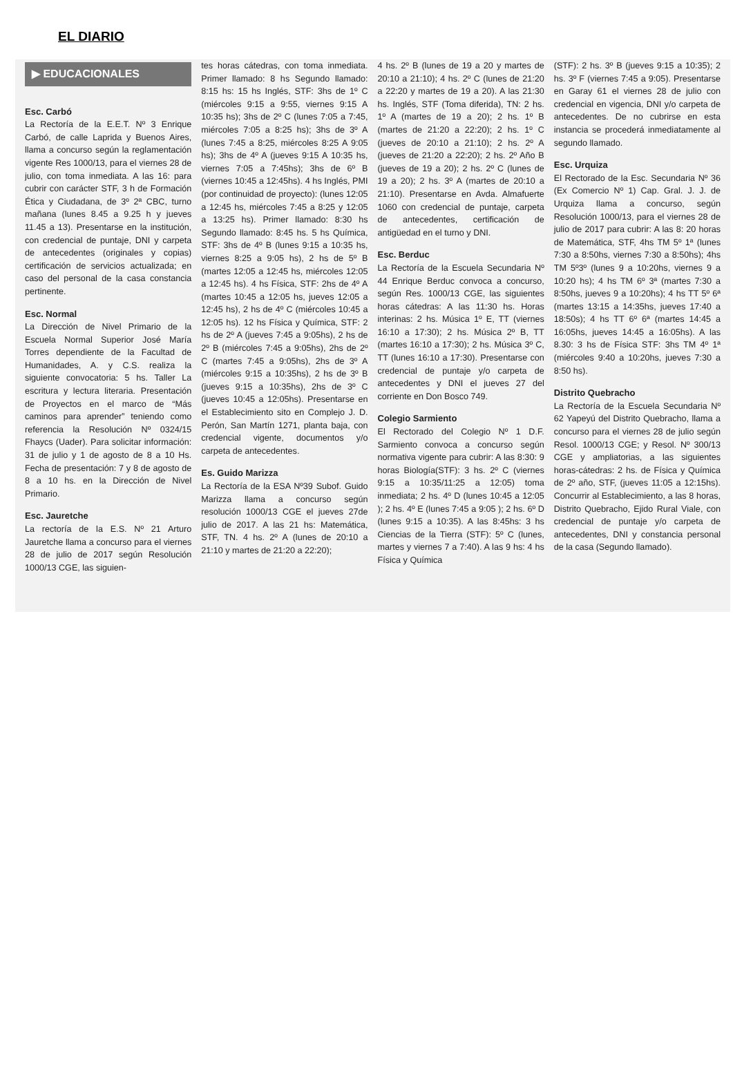EL DIARIO
▶ EDUCACIONALES
Esc. Carbó
La Rectoría de la E.E.T. Nº 3 Enrique Carbó, de calle Laprida y Buenos Aires, llama a concurso según la reglamentación vigente Res 1000/13, para el viernes 28 de julio, con toma inmediata. A las 16: para cubrir con carácter STF, 3 h de Formación Ética y Ciudadana, de 3º 2ª CBC, turno mañana (lunes 8.45 a 9.25 h y jueves 11.45 a 13). Presentarse en la institución, con credencial de puntaje, DNI y carpeta de antecedentes (originales y copias) certificación de servicios actualizada; en caso del personal de la casa constancia pertinente.
Esc. Normal
La Dirección de Nivel Primario de la Escuela Normal Superior José María Torres dependiente de la Facultad de Humanidades, A. y C.S. realiza la siguiente convocatoria: 5 hs. Taller La escritura y lectura literaria. Presentación de Proyectos en el marco de “Más caminos para aprender” teniendo como referencia la Resolución Nº 0324/15 Fhaycs (Uader). Para solicitar información: 31 de julio y 1 de agosto de 8 a 10 Hs. Fecha de presentación: 7 y 8 de agosto de 8 a 10 hs. en la Dirección de Nivel Primario.
Esc. Jauretche
La rectoría de la E.S. Nº 21 Arturo Jauretche llama a concurso para el viernes 28 de julio de 2017 según Resolución 1000/13 CGE, las siguien-
tes horas cátedras, con toma inmediata. Primer llamado: 8 hs Segundo llamado: 8:15 hs: 15 hs Inglés, STF: 3hs de 1º C (miércoles 9:15 a 9:55, viernes 9:15 A 10:35 hs); 3hs de 2º C (lunes 7:05 a 7:45, miércoles 7:05 a 8:25 hs); 3hs de 3º A (lunes 7:45 a 8:25, miércoles 8:25 A 9:05 hs); 3hs de 4º A (jueves 9:15 A 10:35 hs, viernes 7:05 a 7:45hs); 3hs de 6º B (viernes 10:45 a 12:45hs). 4 hs Inglés, PMI (por continuidad de proyecto): (lunes 12:05 a 12:45 hs, miércoles 7:45 a 8:25 y 12:05 a 13:25 hs). Primer llamado: 8:30 hs Segundo llamado: 8:45 hs. 5 hs Química, STF: 3hs de 4º B (lunes 9:15 a 10:35 hs, viernes 8:25 a 9:05 hs), 2 hs de 5º B (martes 12:05 a 12:45 hs, miércoles 12:05 a 12:45 hs). 4 hs Física, STF: 2hs de 4º A (martes 10:45 a 12:05 hs, jueves 12:05 a 12:45 hs), 2 hs de 4º C (miércoles 10:45 a 12:05 hs). 12 hs Física y Química, STF: 2 hs de 2º A (jueves 7:45 a 9:05hs), 2 hs de 2º B (miércoles 7:45 a 9:05hs), 2hs de 2º C (martes 7:45 a 9:05hs), 2hs de 3º A (miércoles 9:15 a 10:35hs), 2 hs de 3º B (jueves 9:15 a 10:35hs), 2hs de 3º C (jueves 10:45 a 12:05hs). Presentarse en el Establecimiento sito en Complejo J. D. Perón, San Martín 1271, planta baja, con credencial vigente, documentos y/o carpeta de antecedentes.
Es. Guido Marizza
La Rectoría de la ESA Nº39 Subof. Guido Marizza llama a concurso según resolución 1000/13 CGE el jueves 27de julio de 2017. A las 21 hs: Matemática, STF, TN. 4 hs. 2º A (lunes de 20:10 a 21:10 y martes de 21:20 a 22:20);
4 hs. 2º B (lunes de 19 a 20 y martes de 20:10 a 21:10); 4 hs. 2º C (lunes de 21:20 a 22:20 y martes de 19 a 20). A las 21:30 hs. Inglés, STF (Toma diferida), TN: 2 hs. 1º A (martes de 19 a 20); 2 hs. 1º B (martes de 21:20 a 22:20); 2 hs. 1º C (jueves de 20:10 a 21:10); 2 hs. 2º A (jueves de 21:20 a 22:20); 2 hs. 2º Año B (jueves de 19 a 20); 2 hs. 2º C (lunes de 19 a 20); 2 hs. 3º A (martes de 20:10 a 21:10). Presentarse en Avda. Almafuerte 1060 con credencial de puntaje, carpeta de antecedentes, certificación de antigüedad en el turno y DNI.
Esc. Berduc
La Rectoría de la Escuela Secundaria Nº 44 Enrique Berduc convoca a concurso, según Res. 1000/13 CGE, las siguientes horas cátedras: A las 11:30 hs. Horas interinas: 2 hs. Música 1º E, TT (viernes 16:10 a 17:30); 2 hs. Música 2º B, TT (martes 16:10 a 17:30); 2 hs. Música 3º C, TT (lunes 16:10 a 17:30). Presentarse con credencial de puntaje y/o carpeta de antecedentes y DNI el jueves 27 del corriente en Don Bosco 749.
Colegio Sarmiento
El Rectorado del Colegio Nº 1 D.F. Sarmiento convoca a concurso según normativa vigente para cubrir: A las 8:30: 9 horas Biología(STF): 3 hs. 2º C (viernes 9:15 a 10:35/11:25 a 12:05) toma inmediata; 2 hs. 4º D (lunes 10:45 a 12:05 ); 2 hs. 4º E (lunes 7:45 a 9:05 ); 2 hs. 6º D (lunes 9:15 a 10:35). A las 8:45hs: 3 hs Ciencias de la Tierra (STF): 5º C (lunes, martes y viernes 7 a 7:40). A las 9 hs: 4 hs Física y Química
(STF): 2 hs. 3º B (jueves 9:15 a 10:35); 2 hs. 3º F (viernes 7:45 a 9:05). Presentarse en Garay 61 el viernes 28 de julio con credencial en vigencia, DNI y/o carpeta de antecedentes. De no cubrirse en esta instancia se procederá inmediatamente al segundo llamado.
Esc. Urquiza
El Rectorado de la Esc. Secundaria Nº 36 (Ex Comercio Nº 1) Cap. Gral. J. J. de Urquiza llama a concurso, según Resolución 1000/13, para el viernes 28 de julio de 2017 para cubrir: A las 8: 20 horas de Matemática, STF, 4hs TM 5º 1ª (lunes 7:30 a 8:50hs, viernes 7:30 a 8:50hs); 4hs TM 5º3º (lunes 9 a 10:20hs, viernes 9 a 10:20 hs); 4 hs TM 6º 3ª (martes 7:30 a 8:50hs, jueves 9 a 10:20hs); 4 hs TT 5º 6ª (martes 13:15 a 14:35hs, jueves 17:40 a 18:50s); 4 hs TT 6º 6ª (martes 14:45 a 16:05hs, jueves 14:45 a 16:05hs). A las 8.30: 3 hs de Física STF: 3hs TM 4º 1ª (miércoles 9:40 a 10:20hs, jueves 7:30 a 8:50 hs).
Distrito Quebracho
La Rectoría de la Escuela Secundaria Nº 62 Yapeyú del Distrito Quebracho, llama a concurso para el viernes 28 de julio según Resol. 1000/13 CGE; y Resol. Nº 300/13 CGE y ampliatorias, a las siguientes horas-cátedras: 2 hs. de Física y Química de 2º año, STF, (jueves 11:05 a 12:15hs). Concurrir al Establecimiento, a las 8 horas, Distrito Quebracho, Ejido Rural Viale, con credencial de puntaje y/o carpeta de antecedentes, DNI y constancia personal de la casa (Segundo llamado).